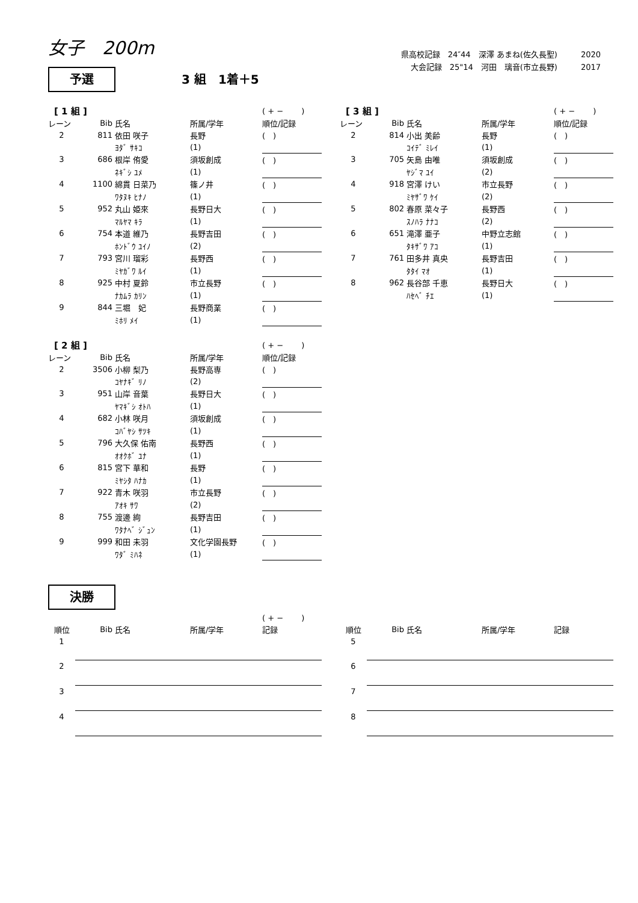女子　200m
県高校記録　24″44　深澤 あまね(佐久長聖)　　　2020
大会記録　25"14　河田　璃音(市立長野)　　　2017
予選 3 組　1着＋5
| [ 1 組 ] | | | | ( + − ) |
| レーン | Bib | 氏名 | 所属/学年 | 順位/記録 |
| 2 | 811 | 依田 咲子 | 長野 | ( ) |
| | | ﾖﾀﾞ ｻｷｺ | (1) | |
| 3 | 686 | 根岸 侑愛 | 須坂創成 | ( ) |
| | | ﾈｷﾞｼ ﾕﾒ | (1) | |
| 4 | 1100 | 綿貫 日菜乃 | 篠ノ井 | ( ) |
| | | ﾜﾀﾇｷ ﾋﾅﾉ | (1) | |
| 5 | 952 | 丸山 姫來 | 長野日大 | ( ) |
| | | ﾏﾙﾔﾏ ｷﾗ | (1) | |
| 6 | 754 | 本道 維乃 | 長野吉田 | ( ) |
| | | ﾎﾝﾄﾞｳ ﾕｲﾉ | (2) | |
| 7 | 793 | 宮川 瑠彩 | 長野西 | ( ) |
| | | ﾐﾔｶﾞﾜ ﾙｲ | (1) | |
| 8 | 925 | 中村 夏鈴 | 市立長野 | ( ) |
| | | ﾅｶﾑﾗ ｶﾘﾝ | (1) | |
| 9 | 844 | 三堀 妃 | 長野商業 | ( ) |
| | | ﾐﾎﾘ ﾒｲ | (1) | |
| [ 2 組 ] | | | | ( + − ) |
| レーン | Bib | 氏名 | 所属/学年 | 順位/記録 |
| 2 | 3506 | 小柳 梨乃 | 長野高専 | ( ) |
| | | ｺﾔﾅｷﾞ ﾘﾉ | (2) | |
| 3 | 951 | 山岸 音葉 | 長野日大 | ( ) |
| | | ﾔﾏｷﾞｼ ｵﾄﾊ | (1) | |
| 4 | 682 | 小林 咲月 | 須坂創成 | ( ) |
| | | ｺﾊﾞﾔｼ ｻﾂｷ | (1) | |
| 5 | 796 | 大久保 佑南 | 長野西 | ( ) |
| | | ｵｵｸﾎﾞ ﾕﾅ | (1) | |
| 6 | 815 | 宮下 華和 | 長野 | ( ) |
| | | ﾐﾔｼﾀ ﾊﾅｶ | (1) | |
| 7 | 922 | 青木 咲羽 | 市立長野 | ( ) |
| | | ｱｵｷ ｻﾜ | (2) | |
| 8 | 755 | 渡邊 絢 | 長野吉田 | ( ) |
| | | ﾜﾀﾅﾍﾞ ｼﾞｭﾝ | (1) | |
| 9 | 999 | 和田 未羽 | 文化学園長野 | ( ) |
| | | ﾜﾀﾞ ﾐﾊﾈ | (1) | |
| [ 3 組 ] | | | | ( + − ) |
| レーン | Bib | 氏名 | 所属/学年 | 順位/記録 |
| 2 | 814 | 小出 美齢 | 長野 | ( ) |
| | | ｺｲﾃﾞ ﾐﾚｲ | (1) | |
| 3 | 705 | 矢島 由唯 | 須坂創成 | ( ) |
| | | ﾔｼﾞﾏ ﾕｲ | (2) | |
| 4 | 918 | 宮澤 けい | 市立長野 | ( ) |
| | | ﾐﾔｻﾞﾜ ｹｲ | (2) | |
| 5 | 802 | 春原 菜々子 | 長野西 | ( ) |
| | | ｽﾉﾊﾗ ﾅﾅｺ | (2) | |
| 6 | 651 | 滝澤 亜子 | 中野立志館 | ( ) |
| | | ﾀｷｻﾞﾜ ｱｺ | (1) | |
| 7 | 761 | 田多井 真央 | 長野吉田 | ( ) |
| | | ﾀﾀｲ ﾏｵ | (1) | |
| 8 | 962 | 長谷部 千恵 | 長野日大 | ( ) |
| | | ﾊｾﾍﾞ ﾁｴ | (1) | |
決勝
| | | | | ( + − ) |
| 順位 | Bib | 氏名 | 所属/学年 | 記録 |
| 1 | | | | |
| 2 | | | | |
| 3 | | | | |
| 4 | | | | |
| 順位 | Bib | 氏名 | 所属/学年 | 記録 |
| --- | --- | --- | --- | --- |
| 5 | | | | |
| 6 | | | | |
| 7 | | | | |
| 8 | | | | |